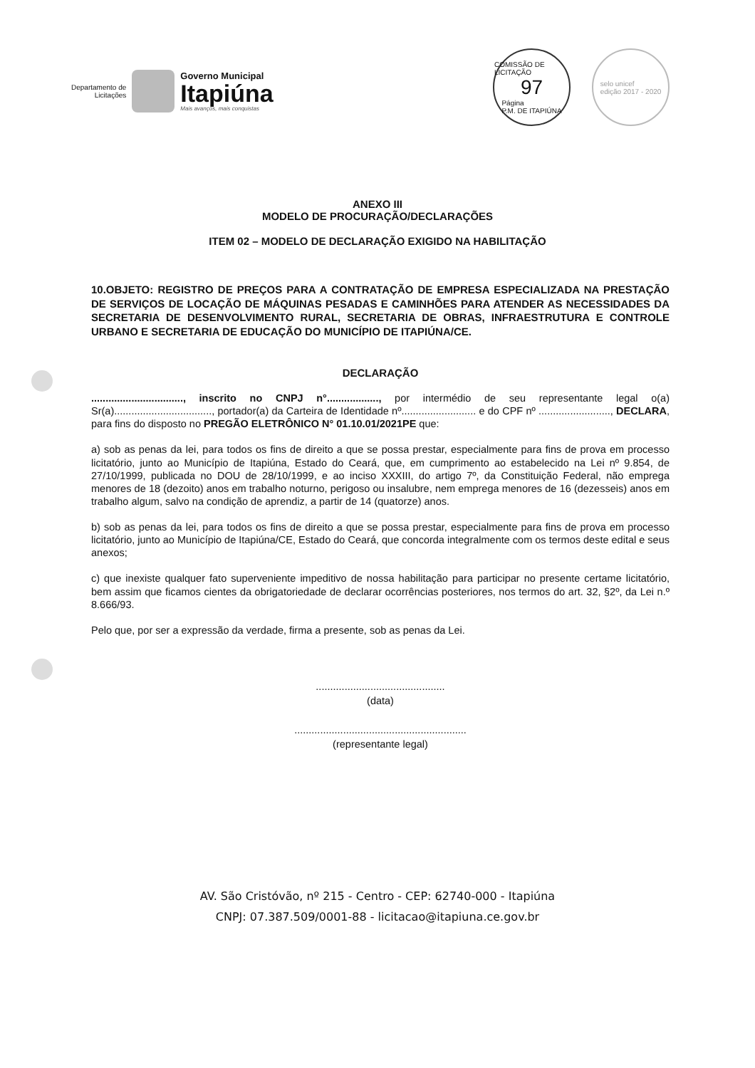Departamento de
Licitações
Governo Municipal
Itapiúna
Mais avanços, mais conquistas
COMISSÃO DE LICITAÇÃO
97
Página
P.M. DE ITAPIÚNA
selo unicef
edição 2017 - 2020
ANEXO III
MODELO DE PROCURAÇÃO/DECLARAÇÕES
ITEM 02 – MODELO DE DECLARAÇÃO EXIGIDO NA HABILITAÇÃO
10.OBJETO: REGISTRO DE PREÇOS PARA A CONTRATAÇÃO DE EMPRESA ESPECIALIZADA NA PRESTAÇÃO DE SERVIÇOS DE LOCAÇÃO DE MÁQUINAS PESADAS E CAMINHÕES PARA ATENDER AS NECESSIDADES DA SECRETARIA DE DESENVOLVIMENTO RURAL, SECRETARIA DE OBRAS, INFRAESTRUTURA E CONTROLE URBANO E SECRETARIA DE EDUCAÇÃO DO MUNICÍPIO DE ITAPIÚNA/CE.
DECLARAÇÃO
................................, inscrito no CNPJ n°.................., por intermédio de seu representante legal o(a) Sr(a).................................., portador(a) da Carteira de Identidade nº.......................... e do CPF nº ........................., DECLARA, para fins do disposto no PREGÃO ELETRÔNICO N° 01.10.01/2021PE que:
a) sob as penas da lei, para todos os fins de direito a que se possa prestar, especialmente para fins de prova em processo licitatório, junto ao Município de Itapiúna, Estado do Ceará, que, em cumprimento ao estabelecido na Lei nº 9.854, de 27/10/1999, publicada no DOU de 28/10/1999, e ao inciso XXXIII, do artigo 7º, da Constituição Federal, não emprega menores de 18 (dezoito) anos em trabalho noturno, perigoso ou insalubre, nem emprega menores de 16 (dezesseis) anos em trabalho algum, salvo na condição de aprendiz, a partir de 14 (quatorze) anos.
b) sob as penas da lei, para todos os fins de direito a que se possa prestar, especialmente para fins de prova em processo licitatório, junto ao Município de Itapiúna/CE, Estado do Ceará, que concorda integralmente com os termos deste edital e seus anexos;
c) que inexiste qualquer fato superveniente impeditivo de nossa habilitação para participar no presente certame licitatório, bem assim que ficamos cientes da obrigatoriedade de declarar ocorrências posteriores, nos termos do art. 32, §2º, da Lei n.º 8.666/93.
Pelo que, por ser a expressão da verdade, firma a presente, sob as penas da Lei.
.............................................
(data)
............................................................
(representante legal)
AV. São Cristóvão, nº 215 - Centro - CEP: 62740-000 - Itapiúna
CNPJ: 07.387.509/0001-88 - licitacao@itapiuna.ce.gov.br